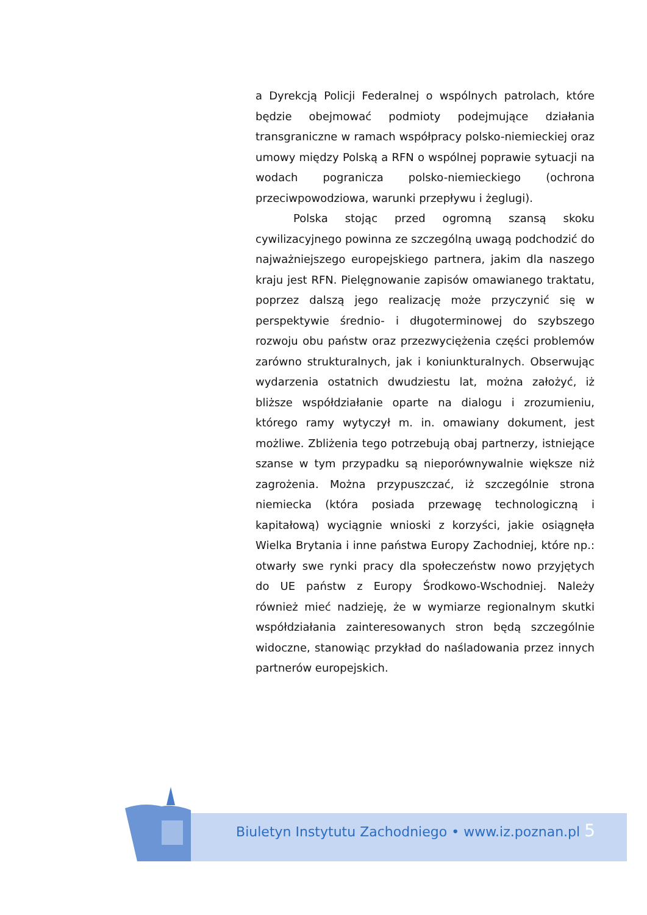a Dyrekcją Policji Federalnej o wspólnych patrolach, które będzie obejmować podmioty podejmujące działania transgraniczne w ramach współpracy polsko-niemieckiej oraz umowy między Polską a RFN o wspólnej poprawie sytuacji na wodach pogranicza polsko-niemieckiego (ochrona przeciwpowodziowa, warunki przepływu i żeglugi).
Polska stojąc przed ogromną szansą skoku cywilizacyjnego powinna ze szczególną uwagą podchodzić do najważniejszego europejskiego partnera, jakim dla naszego kraju jest RFN. Pielęgnowanie zapisów omawianego traktatu, poprzez dalszą jego realizację może przyczynić się w perspektywie średnio- i długoterminowej do szybszego rozwoju obu państw oraz przezwyciężenia części problemów zarówno strukturalnych, jak i koniunkturalnych. Obserwując wydarzenia ostatnich dwudziestu lat, można założyć, iż bliższe współdziałanie oparte na dialogu i zrozumieniu, którego ramy wytyczył m. in. omawiany dokument, jest możliwe. Zbliżenia tego potrzebują obaj partnerzy, istniejące szanse w tym przypadku są nieporównywalnie większe niż zagrożenia. Można przypuszczać, iż szczególnie strona niemiecka (która posiada przewagę technologiczną i kapitałową) wyciągnie wnioski z korzyści, jakie osiągnęła Wielka Brytania i inne państwa Europy Zachodniej, które np.: otwarły swe rynki pracy dla społeczeństw nowo przyjętych do UE państw z Europy Środkowo-Wschodniej. Należy również mieć nadzieję, że w wymiarze regionalnym skutki współdziałania zainteresowanych stron będą szczególnie widoczne, stanowiąc przykład do naśladowania przez innych partnerów europejskich.
Biuletyn Instytutu Zachodniego • www.iz.poznan.pl 5